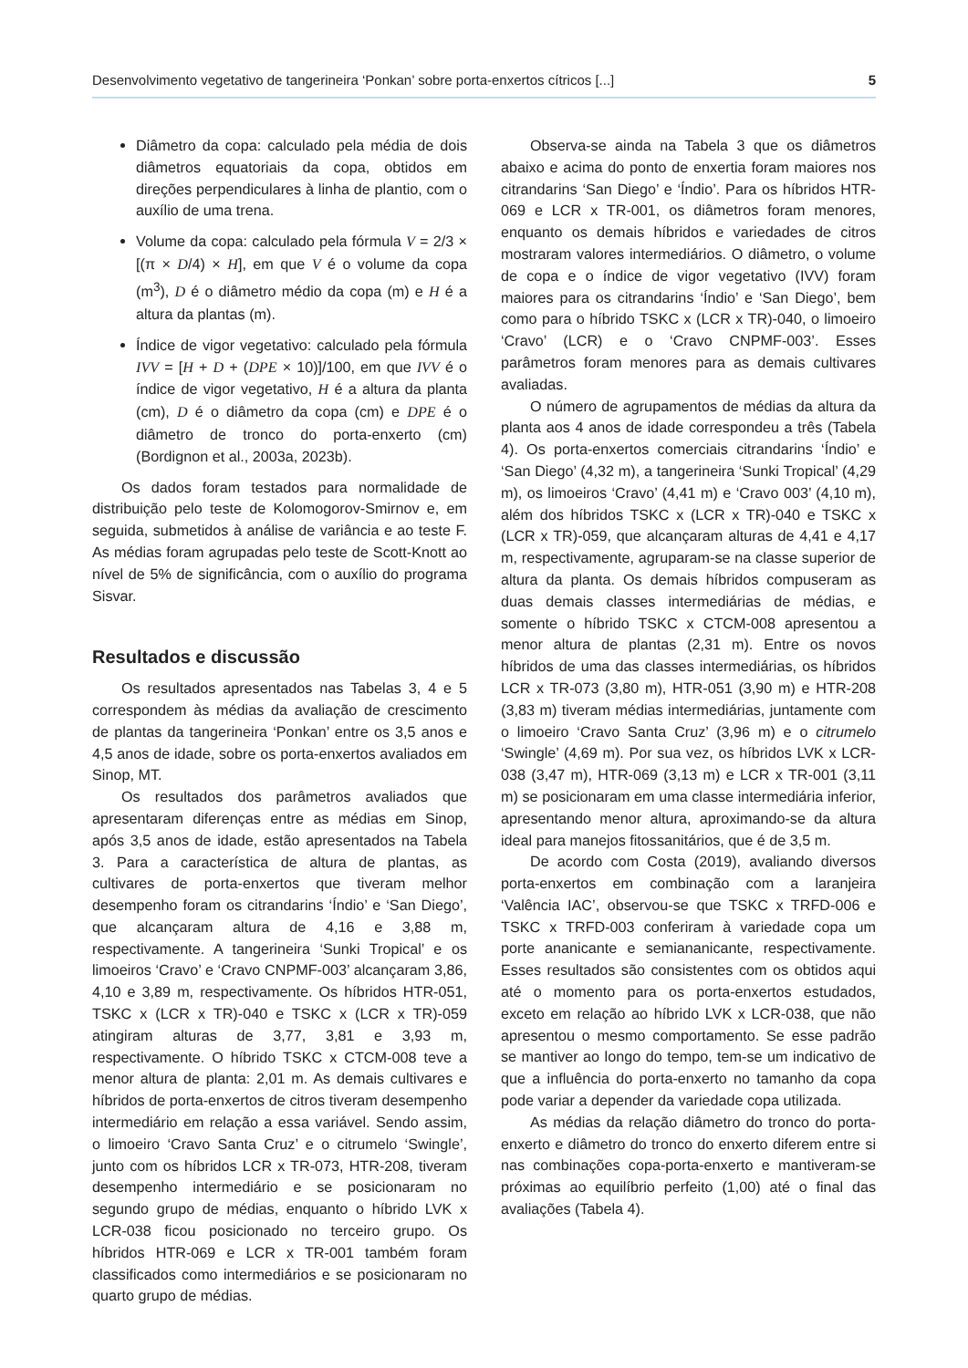Desenvolvimento vegetativo de tangerineira ‘Ponkan’ sobre porta-enxertos cítricos [...] 5
Diâmetro da copa: calculado pela média de dois diâmetros equatoriais da copa, obtidos em direções perpendiculares à linha de plantio, com o auxílio de uma trena.
Volume da copa: calculado pela fórmula V = 2/3 × [(π × D/4) × H], em que V é o volume da copa (m<sup>3</sup>), D é o diâmetro médio da copa (m) e H é a altura da plantas (m).
Índice de vigor vegetativo: calculado pela fórmula IVV = [H + D + (DPE × 10)]/100, em que IVV é o índice de vigor vegetativo, H é a altura da planta (cm), D é o diâmetro da copa (cm) e DPE é o diâmetro de tronco do porta-enxerto (cm) (Bordignon et al., 2003a, 2023b).
Os dados foram testados para normalidade de distribuição pelo teste de Kolomogorov-Smirnov e, em seguida, submetidos à análise de variância e ao teste F. As médias foram agrupadas pelo teste de Scott-Knott ao nível de 5% de significância, com o auxílio do programa Sisvar.
Resultados e discussão
Os resultados apresentados nas Tabelas 3, 4 e 5 correspondem às médias da avaliação de crescimento de plantas da tangerineira ‘Ponkan’ entre os 3,5 anos e 4,5 anos de idade, sobre os porta-enxertos avaliados em Sinop, MT.
Os resultados dos parâmetros avaliados que apresentaram diferenças entre as médias em Sinop, após 3,5 anos de idade, estão apresentados na Tabela 3. Para a característica de altura de plantas, as cultivares de porta-enxertos que tiveram melhor desempenho foram os citrandarins ‘Índio’ e ‘San Diego’, que alcançaram altura de 4,16 e 3,88 m, respectivamente. A tangerineira ‘Sunki Tropical’ e os limoeiros ‘Cravo’ e ‘Cravo CNPMF-003’ alcançaram 3,86, 4,10 e 3,89 m, respectivamente. Os híbridos HTR-051, TSKC x (LCR x TR)-040 e TSKC x (LCR x TR)-059 atingiram alturas de 3,77, 3,81 e 3,93 m, respectivamente. O híbrido TSKC x CTCM-008 teve a menor altura de planta: 2,01 m. As demais cultivares e híbridos de porta-enxertos de citros tiveram desempenho intermediário em relação a essa variável. Sendo assim, o limoeiro ‘Cravo Santa Cruz’ e o citrumelo ‘Swingle’, junto com os híbridos LCR x TR-073, HTR-208, tiveram desempenho intermediário e se posicionaram no segundo grupo de médias, enquanto o híbrido LVK x LCR-038 ficou posicionado no terceiro grupo. Os híbridos HTR-069 e LCR x TR-001 também foram classificados como intermediários e se posicionaram no quarto grupo de médias.
Observa-se ainda na Tabela 3 que os diâmetros abaixo e acima do ponto de enxertia foram maiores nos citrandarins ‘San Diego’ e ‘Índio’. Para os híbridos HTR-069 e LCR x TR-001, os diâmetros foram menores, enquanto os demais híbridos e variedades de citros mostraram valores intermediários. O diâmetro, o volume de copa e o índice de vigor vegetativo (IVV) foram maiores para os citrandarins ‘Índio’ e ‘San Diego’, bem como para o híbrido TSKC x (LCR x TR)-040, o limoeiro ‘Cravo’ (LCR) e o ‘Cravo CNPMF-003’. Esses parâmetros foram menores para as demais cultivares avaliadas.
O número de agrupamentos de médias da altura da planta aos 4 anos de idade correspondeu a três (Tabela 4). Os porta-enxertos comerciais citrandarins ‘Índio’ e ‘San Diego’ (4,32 m), a tangerineira ‘Sunki Tropical’ (4,29 m), os limoeiros ‘Cravo’ (4,41 m) e ‘Cravo 003’ (4,10 m), além dos híbridos TSKC x (LCR x TR)-040 e TSKC x (LCR x TR)-059, que alcançaram alturas de 4,41 e 4,17 m, respectivamente, agruparam-se na classe superior de altura da planta. Os demais híbridos compuseram as duas demais classes intermediárias de médias, e somente o híbrido TSKC x CTCM-008 apresentou a menor altura de plantas (2,31 m). Entre os novos híbridos de uma das classes intermediárias, os híbridos LCR x TR-073 (3,80 m), HTR-051 (3,90 m) e HTR-208 (3,83 m) tiveram médias intermediárias, juntamente com o limoeiro ‘Cravo Santa Cruz’ (3,96 m) e o citrumelo ‘Swingle’ (4,69 m). Por sua vez, os híbridos LVK x LCR-038 (3,47 m), HTR-069 (3,13 m) e LCR x TR-001 (3,11 m) se posicionaram em uma classe intermediária inferior, apresentando menor altura, aproximando-se da altura ideal para manejos fitossanitários, que é de 3,5 m.
De acordo com Costa (2019), avaliando diversos porta-enxertos em combinação com a laranjeira ‘Valência IAC’, observou-se que TSKC x TRFD-006 e TSKC x TRFD-003 conferiram à variedade copa um porte ananicante e semiananicante, respectivamente. Esses resultados são consistentes com os obtidos aqui até o momento para os porta-enxertos estudados, exceto em relação ao híbrido LVK x LCR-038, que não apresentou o mesmo comportamento. Se esse padrão se mantiver ao longo do tempo, tem-se um indicativo de que a influência do porta-enxerto no tamanho da copa pode variar a depender da variedade copa utilizada.
As médias da relação diâmetro do tronco do porta-enxerto e diâmetro do tronco do enxerto diferem entre si nas combinações copa-porta-enxerto e mantiveram-se próximas ao equilíbrio perfeito (1,00) até o final das avaliações (Tabela 4).